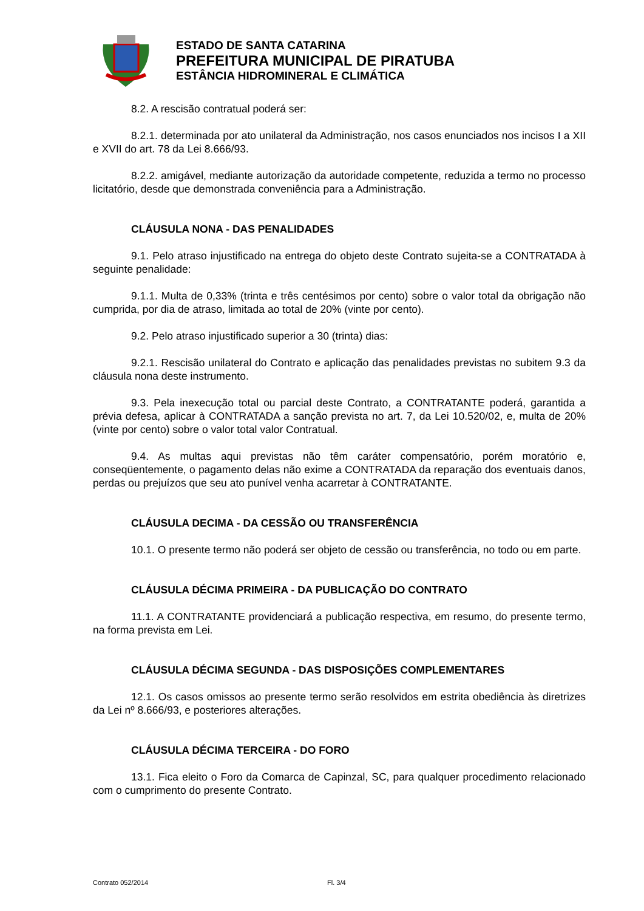ESTADO DE SANTA CATARINA
PREFEITURA MUNICIPAL DE PIRATUBA
ESTÂNCIA HIDROMINERAL E CLIMÁTICA
8.2. A rescisão contratual poderá ser:
8.2.1. determinada por ato unilateral da Administração, nos casos enunciados nos incisos I a XII e XVII do art. 78 da Lei 8.666/93.
8.2.2. amigável, mediante autorização da autoridade competente, reduzida a termo no processo licitatório, desde que demonstrada conveniência para a Administração.
CLÁUSULA NONA - DAS PENALIDADES
9.1. Pelo atraso injustificado na entrega do objeto deste Contrato sujeita-se a CONTRATADA à seguinte penalidade:
9.1.1. Multa de 0,33% (trinta e três centésimos por cento) sobre o valor total da obrigação não cumprida, por dia de atraso, limitada ao total de 20% (vinte por cento).
9.2. Pelo atraso injustificado superior a 30 (trinta) dias:
9.2.1. Rescisão unilateral do Contrato e aplicação das penalidades previstas no subitem 9.3 da cláusula nona deste instrumento.
9.3. Pela inexecução total ou parcial deste Contrato, a CONTRATANTE poderá, garantida a prévia defesa, aplicar à CONTRATADA a sanção prevista no art. 7, da Lei 10.520/02, e, multa de 20% (vinte por cento) sobre o valor total valor Contratual.
9.4. As multas aqui previstas não têm caráter compensatório, porém moratório e, conseqüentemente, o pagamento delas não exime a CONTRATADA da reparação dos eventuais danos, perdas ou prejuízos que seu ato punível venha acarretar à CONTRATANTE.
CLÁUSULA DECIMA - DA CESSÃO OU TRANSFERÊNCIA
10.1. O presente termo não poderá ser objeto de cessão ou transferência, no todo ou em parte.
CLÁUSULA DÉCIMA PRIMEIRA - DA PUBLICAÇÃO DO CONTRATO
11.1. A CONTRATANTE providenciará a publicação respectiva, em resumo, do presente termo, na forma prevista em Lei.
CLÁUSULA DÉCIMA SEGUNDA - DAS DISPOSIÇÕES COMPLEMENTARES
12.1. Os casos omissos ao presente termo serão resolvidos em estrita obediência às diretrizes da Lei nº 8.666/93, e posteriores alterações.
CLÁUSULA DÉCIMA TERCEIRA - DO FORO
13.1. Fica eleito o Foro da Comarca de Capinzal, SC, para qualquer procedimento relacionado com o cumprimento do presente Contrato.
Contrato 052/2014 Fl. 3/4